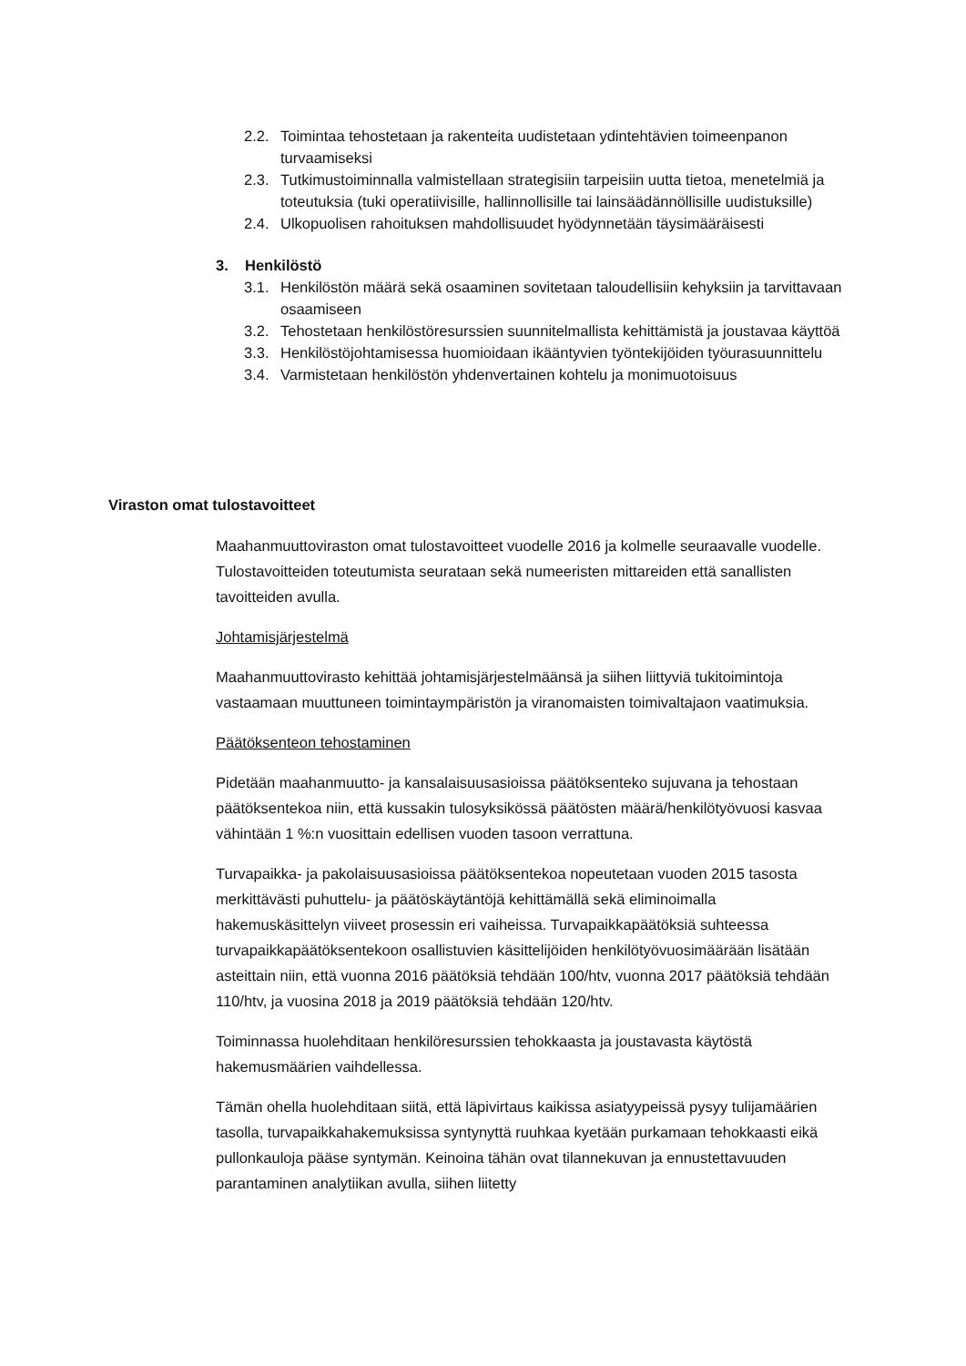2.2. Toimintaa tehostetaan ja rakenteita uudistetaan ydintehtävien toimeenpanon turvaamiseksi
2.3. Tutkimustoiminnalla valmistellaan strategisiin tarpeisiin uutta tietoa, menetelmiä ja toteutuksia (tuki operatiivisille, hallinnollisille tai lainsäädännöllisille uudistuksille)
2.4. Ulkopuolisen rahoituksen mahdollisuudet hyödynnetään täysimääräisesti
3. Henkilöstö
3.1. Henkilöstön määrä sekä osaaminen sovitetaan taloudellisiin kehyksiin ja tarvittavaan osaamiseen
3.2. Tehostetaan henkilöstöresurssien suunnitelmallista kehittämistä ja joustavaa käyttöä
3.3. Henkilöstöjohtamisessa huomioidaan ikääntyvien työntekijöiden työurasuunnittelu
3.4. Varmistetaan henkilöstön yhdenvertainen kohtelu ja monimuotoisuus
Viraston omat tulostavoitteet
Maahanmuuttoviraston omat tulostavoitteet vuodelle 2016 ja kolmelle seuraavalle vuodelle. Tulostavoitteiden toteutumista seurataan sekä numeeristen mittareiden että sanallisten tavoitteiden avulla.
Johtamisjärjestelmä
Maahanmuuttovirasto kehittää johtamisjärjestelmäänsä ja siihen liittyviä tukitoimintoja vastaamaan muuttuneen toimintaympäristön ja viranomaisten toimivaltajaon vaatimuksia.
Päätöksenteon tehostaminen
Pidetään maahanmuutto- ja kansalaisuusasioissa päätöksenteko sujuvana ja tehostaan päätöksentekoa niin, että kussakin tulosyksikössä päätösten määrä/henkilötyövuosi kasvaa vähintään 1 %:n vuosittain edellisen vuoden tasoon verrattuna.
Turvapaikka- ja pakolaisuusasioissa päätöksentekoa nopeutetaan vuoden 2015 tasosta merkittävästi puhuttelu- ja päätöskäytäntöjä kehittämällä sekä eliminoimalla hakemuskäsittelyn viiveet prosessin eri vaiheissa. Turvapaikkapäätöksiä suhteessa turvapaikkapäätöksentekoon osallistuvien käsittelijöiden henkilötyövuosimäärään lisätään asteittain niin, että vuonna 2016 päätöksiä tehdään 100/htv, vuonna 2017 päätöksiä tehdään 110/htv, ja vuosina 2018 ja 2019 päätöksiä tehdään 120/htv.
Toiminnassa huolehditaan henkilöresurssien tehokkaasta ja joustavasta käytöstä hakemusmäärien vaihdellessa.
Tämän ohella huolehditaan siitä, että läpivirtaus kaikissa asiatyypeissä pysyy tulijamäärien tasolla, turvapaikkahakemuksissa syntynyttä ruuhkaa kyetään purkamaan tehokkaasti eikä pullonkauloja pääse syntymän. Keinoina tähän ovat tilannekuvan ja ennustettavuuden parantaminen analytiikan avulla, siihen liitetty